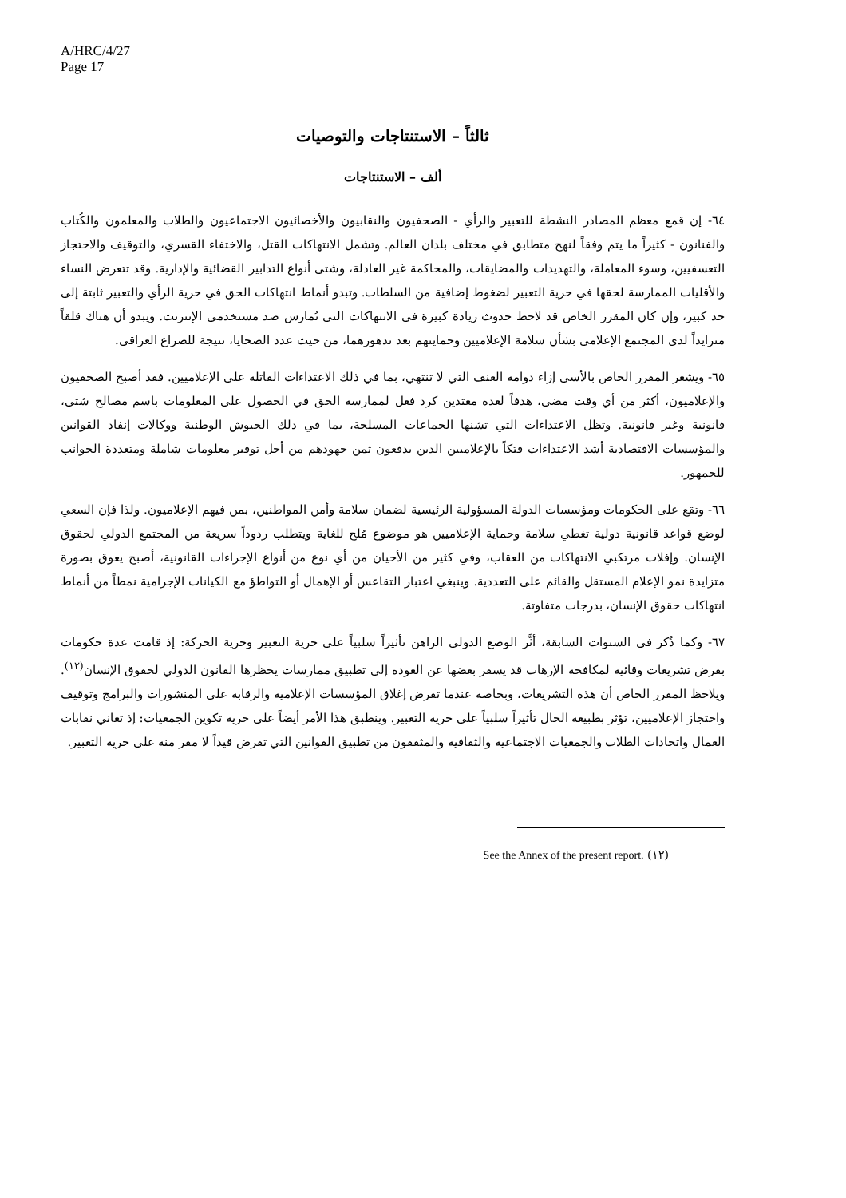A/HRC/4/27
Page 17
ثالثاً – الاستنتاجات والتوصيات
ألف – الاستنتاجات
٦٤- إن قمع معظم المصادر النشطة للتعبير والرأي - الصحفيون والنقابيون والأخصائيون الاجتماعيون والطلاب والمعلمون والكُتاب والفنانون - كثيراً ما يتم وفقاً لنهج متطابق في مختلف بلدان العالم. وتشمل الانتهاكات القتل، والاختفاء القسري، والتوقيف والاحتجاز التعسفيين، وسوء المعاملة، والتهديدات والمضايقات، والمحاكمة غير العادلة، وشتى أنواع التدابير القضائية والإدارية. وقد تتعرض النساء والأقليات الممارسة لحقها في حرية التعبير لضغوط إضافية من السلطات. وتبدو أنماط انتهاكات الحق في حرية الرأي والتعبير ثابتة إلى حد كبير، وإن كان المقرر الخاص قد لاحظ حدوث زيادة كبيرة في الانتهاكات التي تُمارس ضد مستخدمي الإنترنت. ويبدو أن هناك قلقاً متزايداً لدى المجتمع الإعلامي بشأن سلامة الإعلاميين وحمايتهم بعد تدهورهما، من حيث عدد الضحايا، نتيجة للصراع العراقي.
٦٥- ويشعر المقرر الخاص بالأسى إزاء دوامة العنف التي لا تنتهي، بما في ذلك الاعتداءات القاتلة على الإعلاميين. فقد أصبح الصحفيون والإعلاميون، أكثر من أي وقت مضى، هدفاً لعدة معتدين كرد فعل لممارسة الحق في الحصول على المعلومات باسم مصالح شتى، قانونية وغير قانونية. وتظل الاعتداءات التي تشنها الجماعات المسلحة، بما في ذلك الجيوش الوطنية ووكالات إنفاذ القوانين والمؤسسات الاقتصادية أشد الاعتداءات فتكاً بالإعلاميين الذين يدفعون ثمن جهودهم من أجل توفير معلومات شاملة ومتعددة الجوانب للجمهور.
٦٦- وتقع على الحكومات ومؤسسات الدولة المسؤولية الرئيسية لضمان سلامة وأمن المواطنين، بمن فيهم الإعلاميون. ولذا فإن السعي لوضع قواعد قانونية دولية تغطي سلامة وحماية الإعلاميين هو موضوع مُلح للغاية ويتطلب ردوداً سريعة من المجتمع الدولي لحقوق الإنسان. وإفلات مرتكبي الانتهاكات من العقاب، وفي كثير من الأحيان من أي نوع من أنواع الإجراءات القانونية، أصبح يعوق بصورة متزايدة نمو الإعلام المستقل والقائم على التعددية. وينبغي اعتبار التقاعس أو الإهمال أو التواطؤ مع الكيانات الإجرامية نمطاً من أنماط انتهاكات حقوق الإنسان، بدرجات متفاوتة.
٦٧- وكما ذُكر في السنوات السابقة، أثَّر الوضع الدولي الراهن تأثيراً سلبياً على حرية التعبير وحرية الحركة: إذ قامت عدة حكومات بفرض تشريعات وقائية لمكافحة الإرهاب قد يسفر بعضها عن العودة إلى تطبيق ممارسات يحظرها القانون الدولي لحقوق الإنسان<sup>(١٢)</sup>. ويلاحظ المقرر الخاص أن هذه التشريعات، وبخاصة عندما تفرض إغلاق المؤسسات الإعلامية والرقابة على المنشورات والبرامج وتوقيف واحتجاز الإعلاميين، تؤثر بطبيعة الحال تأثيراً سلبياً على حرية التعبير. وينطبق هذا الأمر أيضاً على حرية تكوين الجمعيات: إذ تعاني نقابات العمال واتحادات الطلاب والجمعيات الاجتماعية والثقافية والمثقفون من تطبيق القوانين التي تفرض قيداً لا مفر منه على حرية التعبير.
(١٢) See the Annex of the present report.